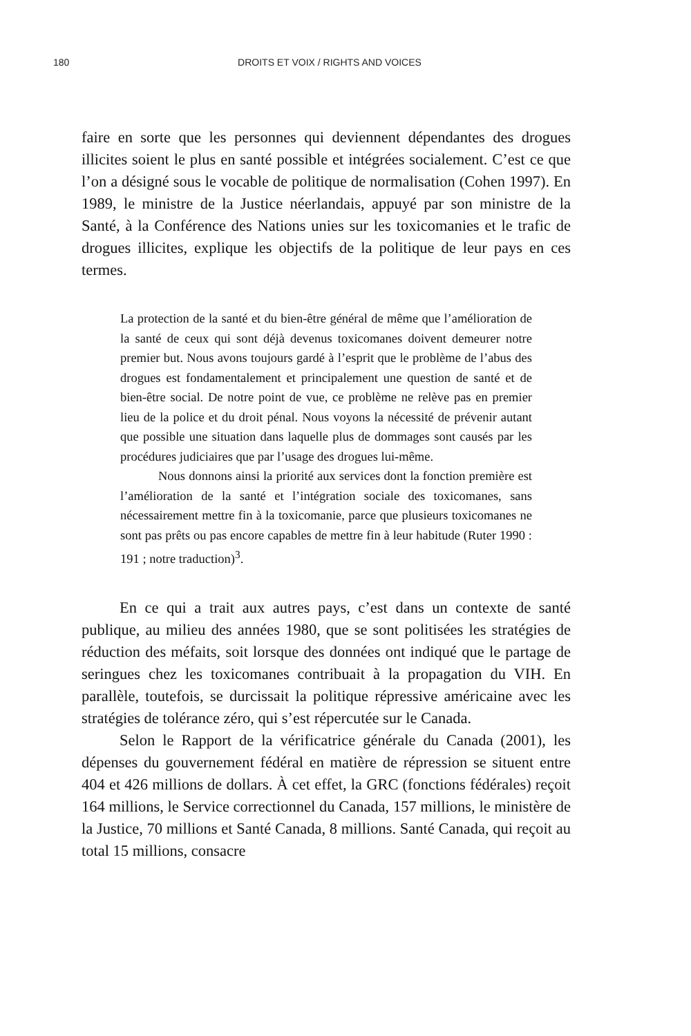180 DROITS ET VOIX / RIGHTS AND VOICES
faire en sorte que les personnes qui deviennent dépendantes des drogues illicites soient le plus en santé possible et intégrées socialement. C’est ce que l’on a désigné sous le vocable de politique de normalisation (Cohen 1997). En 1989, le ministre de la Justice néerlandais, appuyé par son ministre de la Santé, à la Conférence des Nations unies sur les toxicomanies et le trafic de drogues illicites, explique les objectifs de la politique de leur pays en ces termes.
La protection de la santé et du bien-être général de même que l’amélioration de la santé de ceux qui sont déjà devenus toxicomanes doivent demeurer notre premier but. Nous avons toujours gardé à l’esprit que le problème de l’abus des drogues est fondamentalement et principalement une question de santé et de bien-être social. De notre point de vue, ce problème ne relève pas en premier lieu de la police et du droit pénal. Nous voyons la nécessité de prévenir autant que possible une situation dans laquelle plus de dommages sont causés par les procédures judiciaires que par l’usage des drogues lui-même.
Nous donnons ainsi la priorité aux services dont la fonction première est l’amélioration de la santé et l’intégration sociale des toxicomanes, sans nécessairement mettre fin à la toxicomanie, parce que plusieurs toxicomanes ne sont pas prêts ou pas encore capables de mettre fin à leur habitude (Ruter 1990 : 191 ; notre traduction)<sup>3</sup>.
En ce qui a trait aux autres pays, c’est dans un contexte de santé publique, au milieu des années 1980, que se sont politisées les stratégies de réduction des méfaits, soit lorsque des données ont indiqué que le partage de seringues chez les toxicomanes contribuait à la propagation du VIH. En parallèle, toutefois, se durcissait la politique répressive américaine avec les stratégies de tolérance zéro, qui s’est répercutée sur le Canada.
Selon le Rapport de la vérificatrice générale du Canada (2001), les dépenses du gouvernement fédéral en matière de répression se situent entre 404 et 426 millions de dollars. À cet effet, la GRC (fonctions fédérales) reçoit 164 millions, le Service correctionnel du Canada, 157 millions, le ministère de la Justice, 70 millions et Santé Canada, 8 millions. Santé Canada, qui reçoit au total 15 millions, consacre